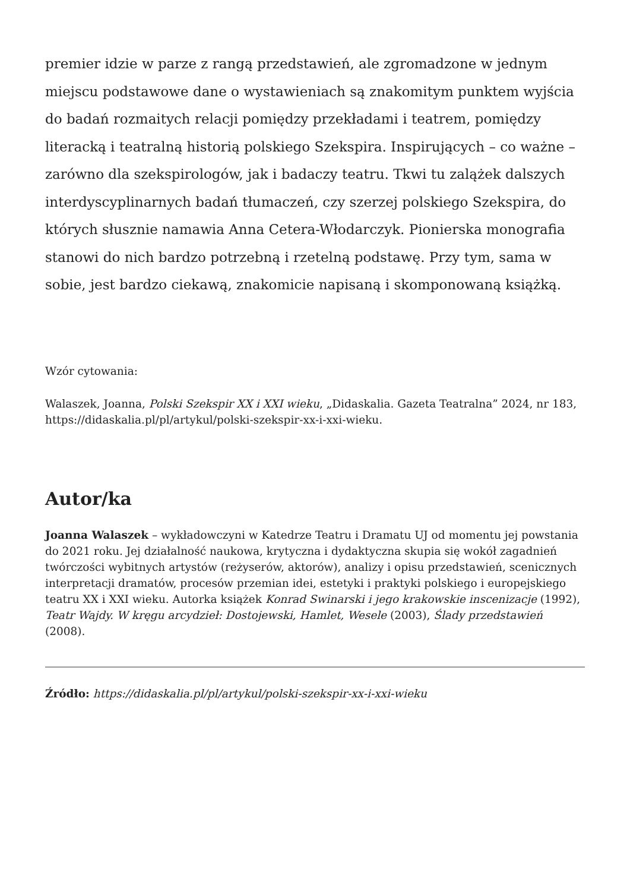premier idzie w parze z rangą przedstawień, ale zgromadzone w jednym miejscu podstawowe dane o wystawieniach są znakomitym punktem wyjścia do badań rozmaitych relacji pomiędzy przekładami i teatrem, pomiędzy literacką i teatralną historią polskiego Szekspira. Inspirujących – co ważne – zarówno dla szekspirologów, jak i badaczy teatru. Tkwi tu zalążek dalszych interdyscyplinarnych badań tłumaczeń, czy szerzej polskiego Szekspira, do których słusznie namawia Anna Cetera-Włodarczyk. Pionierska monografia stanowi do nich bardzo potrzebną i rzetelną podstawę. Przy tym, sama w sobie, jest bardzo ciekawą, znakomicie napisaną i skomponowaną książką.
Wzór cytowania:
Walaszek, Joanna, Polski Szekspir XX i XXI wieku, „Didaskalia. Gazeta Teatralna” 2024, nr 183, https://didaskalia.pl/pl/artykul/polski-szekspir-xx-i-xxi-wieku.
Autor/ka
Joanna Walaszek – wykładowczyni w Katedrze Teatru i Dramatu UJ od momentu jej powstania do 2021 roku. Jej działalność naukowa, krytyczna i dydaktyczna skupia się wokół zagadnień twórczości wybitnych artystów (reżyserów, aktorów), analizy i opisu przedstawień, scenicznych interpretacji dramatów, procesów przemian idei, estetyki i praktyki polskiego i europejskiego teatru XX i XXI wieku. Autorka książek Konrad Swinarski i jego krakowskie inscenizacje (1992), Teatr Wajdy. W kręgu arcydzieł: Dostojewski, Hamlet, Wesele (2003), Ślady przedstawień (2008).
Źródło: https://didaskalia.pl/pl/artykul/polski-szekspir-xx-i-xxi-wieku